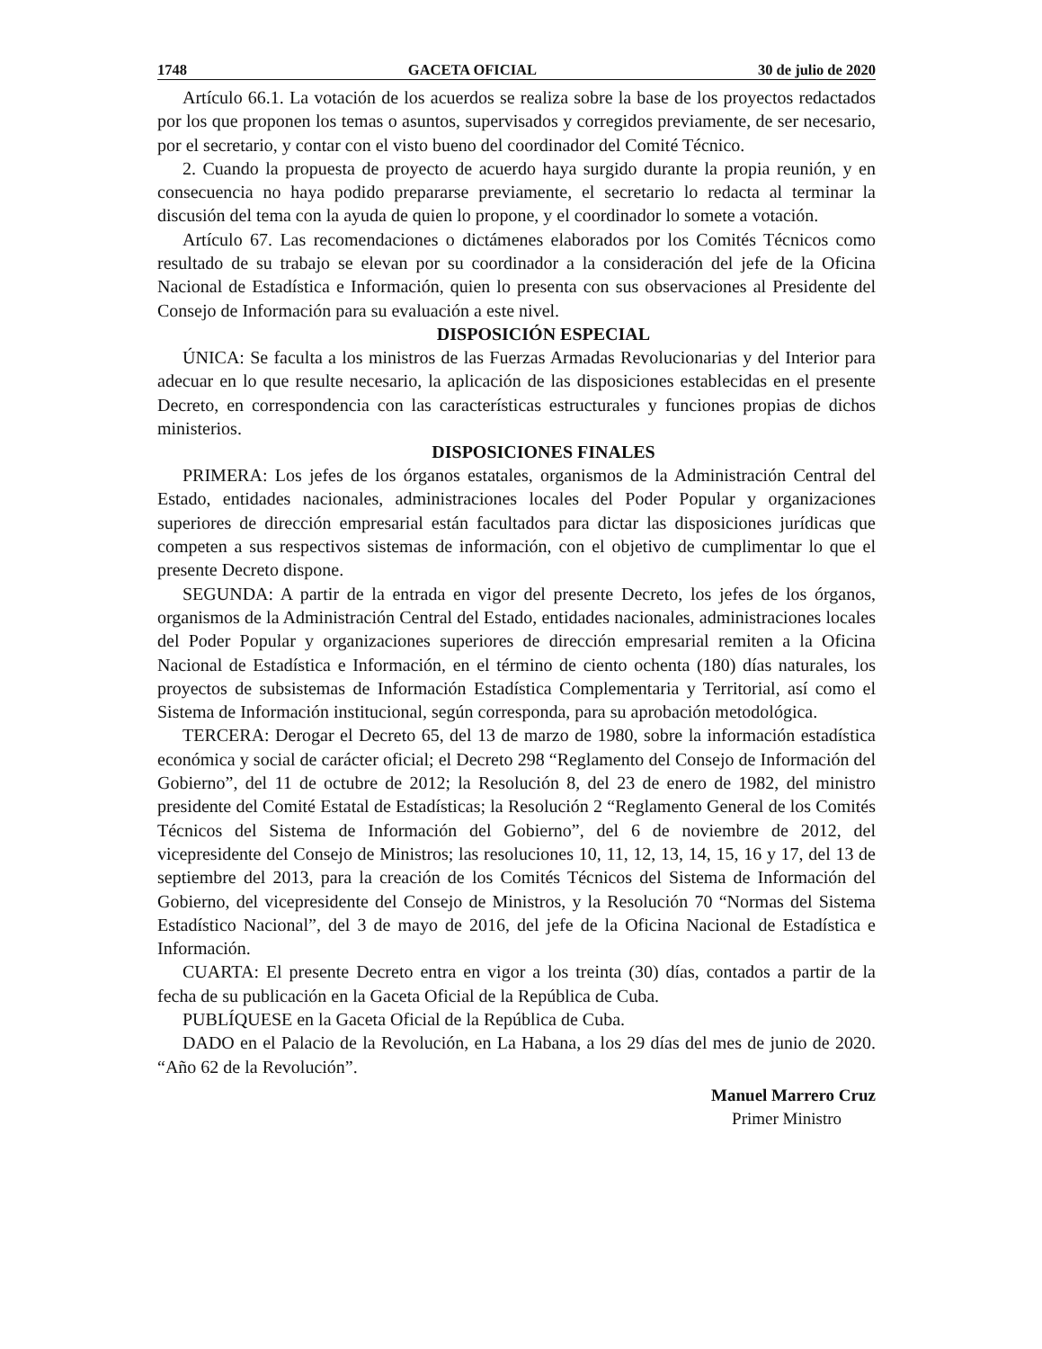1748 GACETA OFICIAL 30 de julio de 2020
Artículo 66.1. La votación de los acuerdos se realiza sobre la base de los proyectos redactados por los que proponen los temas o asuntos, supervisados y corregidos previamente, de ser necesario, por el secretario, y contar con el visto bueno del coordinador del Comité Técnico.
2. Cuando la propuesta de proyecto de acuerdo haya surgido durante la propia reunión, y en consecuencia no haya podido prepararse previamente, el secretario lo redacta al terminar la discusión del tema con la ayuda de quien lo propone, y el coordinador lo somete a votación.
Artículo 67. Las recomendaciones o dictámenes elaborados por los Comités Técnicos como resultado de su trabajo se elevan por su coordinador a la consideración del jefe de la Oficina Nacional de Estadística e Información, quien lo presenta con sus observaciones al Presidente del Consejo de Información para su evaluación a este nivel.
DISPOSICIÓN ESPECIAL
ÚNICA: Se faculta a los ministros de las Fuerzas Armadas Revolucionarias y del Interior para adecuar en lo que resulte necesario, la aplicación de las disposiciones establecidas en el presente Decreto, en correspondencia con las características estructurales y funciones propias de dichos ministerios.
DISPOSICIONES FINALES
PRIMERA: Los jefes de los órganos estatales, organismos de la Administración Central del Estado, entidades nacionales, administraciones locales del Poder Popular y organizaciones superiores de dirección empresarial están facultados para dictar las disposiciones jurídicas que competen a sus respectivos sistemas de información, con el objetivo de cumplimentar lo que el presente Decreto dispone.
SEGUNDA: A partir de la entrada en vigor del presente Decreto, los jefes de los órganos, organismos de la Administración Central del Estado, entidades nacionales, administraciones locales del Poder Popular y organizaciones superiores de dirección empresarial remiten a la Oficina Nacional de Estadística e Información, en el término de ciento ochenta (180) días naturales, los proyectos de subsistemas de Información Estadística Complementaria y Territorial, así como el Sistema de Información institucional, según corresponda, para su aprobación metodológica.
TERCERA: Derogar el Decreto 65, del 13 de marzo de 1980, sobre la información estadística económica y social de carácter oficial; el Decreto 298 “Reglamento del Consejo de Información del Gobierno”, del 11 de octubre de 2012; la Resolución 8, del 23 de enero de 1982, del ministro presidente del Comité Estatal de Estadísticas; la Resolución 2 “Reglamento General de los Comités Técnicos del Sistema de Información del Gobierno”, del 6 de noviembre de 2012, del vicepresidente del Consejo de Ministros; las resoluciones 10, 11, 12, 13, 14, 15, 16 y 17, del 13 de septiembre del 2013, para la creación de los Comités Técnicos del Sistema de Información del Gobierno, del vicepresidente del Consejo de Ministros, y la Resolución 70 “Normas del Sistema Estadístico Nacional”, del 3 de mayo de 2016, del jefe de la Oficina Nacional de Estadística e Información.
CUARTA: El presente Decreto entra en vigor a los treinta (30) días, contados a partir de la fecha de su publicación en la Gaceta Oficial de la República de Cuba.
PUBLÍQUESE en la Gaceta Oficial de la República de Cuba.
DADO en el Palacio de la Revolución, en La Habana, a los 29 días del mes de junio de 2020. “Año 62 de la Revolución”.
Manuel Marrero Cruz
Primer Ministro